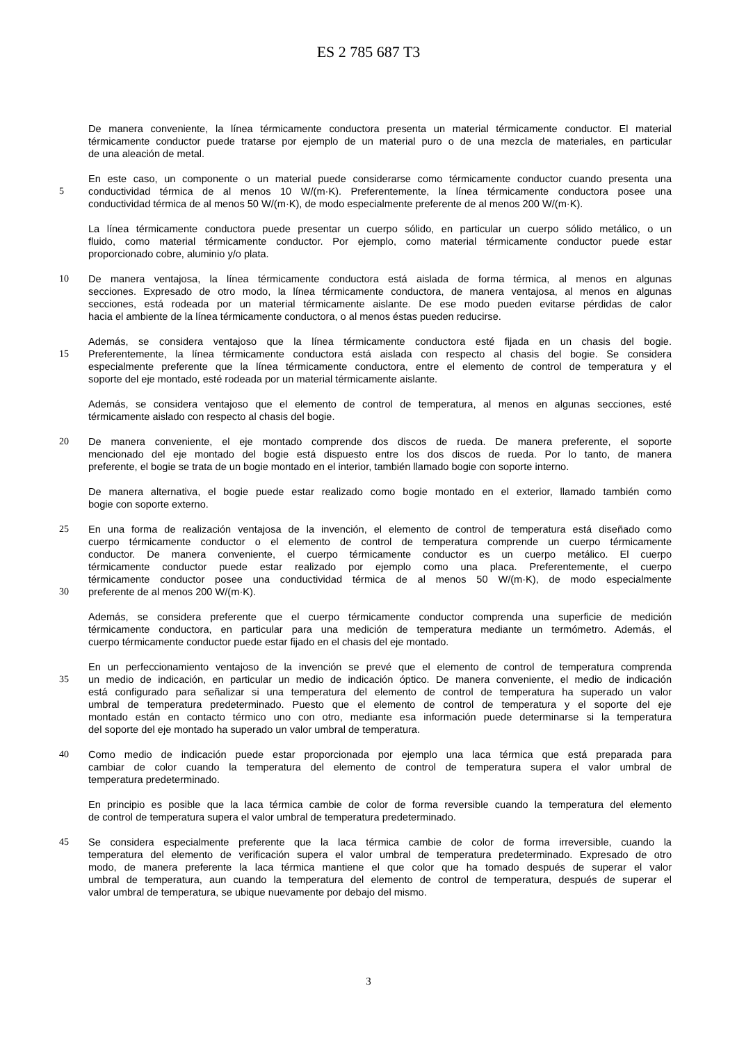ES 2 785 687 T3
De manera conveniente, la línea térmicamente conductora presenta un material térmicamente conductor. El material
térmicamente conductor puede tratarse por ejemplo de un material puro o de una mezcla de materiales, en particular
de una aleación de metal.
En este caso, un componente o un material puede considerarse como térmicamente conductor cuando presenta una
5 conductividad térmica de al menos 10 W/(m·K). Preferentemente, la línea térmicamente conductora posee una
conductividad térmica de al menos 50 W/(m·K), de modo especialmente preferente de al menos 200 W/(m·K).
La línea térmicamente conductora puede presentar un cuerpo sólido, en particular un cuerpo sólido metálico, o un
fluido, como material térmicamente conductor. Por ejemplo, como material térmicamente conductor puede estar
proporcionado cobre, aluminio y/o plata.
10 De manera ventajosa, la línea térmicamente conductora está aislada de forma térmica, al menos en algunas
secciones. Expresado de otro modo, la línea térmicamente conductora, de manera ventajosa, al menos en algunas
secciones, está rodeada por un material térmicamente aislante. De ese modo pueden evitarse pérdidas de calor
hacia el ambiente de la línea térmicamente conductora, o al menos éstas pueden reducirse.
Además, se considera ventajoso que la línea térmicamente conductora esté fijada en un chasis del bogie.
15 Preferentemente, la línea térmicamente conductora está aislada con respecto al chasis del bogie. Se considera
especialmente preferente que la línea térmicamente conductora, entre el elemento de control de temperatura y el
soporte del eje montado, esté rodeada por un material térmicamente aislante.
Además, se considera ventajoso que el elemento de control de temperatura, al menos en algunas secciones, esté
térmicamente aislado con respecto al chasis del bogie.
20 De manera conveniente, el eje montado comprende dos discos de rueda. De manera preferente, el soporte
mencionado del eje montado del bogie está dispuesto entre los dos discos de rueda. Por lo tanto, de manera
preferente, el bogie se trata de un bogie montado en el interior, también llamado bogie con soporte interno.
De manera alternativa, el bogie puede estar realizado como bogie montado en el exterior, llamado también como
bogie con soporte externo.
25 En una forma de realización ventajosa de la invención, el elemento de control de temperatura está diseñado como
cuerpo térmicamente conductor o el elemento de control de temperatura comprende un cuerpo térmicamente
conductor. De manera conveniente, el cuerpo térmicamente conductor es un cuerpo metálico. El cuerpo
térmicamente conductor puede estar realizado por ejemplo como una placa. Preferentemente, el cuerpo
térmicamente conductor posee una conductividad térmica de al menos 50 W/(m·K), de modo especialmente
30 preferente de al menos 200 W/(m·K).
Además, se considera preferente que el cuerpo térmicamente conductor comprenda una superficie de medición
térmicamente conductora, en particular para una medición de temperatura mediante un termómetro. Además, el
cuerpo térmicamente conductor puede estar fijado en el chasis del eje montado.
En un perfeccionamiento ventajoso de la invención se prevé que el elemento de control de temperatura comprenda
35 un medio de indicación, en particular un medio de indicación óptico. De manera conveniente, el medio de indicación
está configurado para señalizar si una temperatura del elemento de control de temperatura ha superado un valor
umbral de temperatura predeterminado. Puesto que el elemento de control de temperatura y el soporte del eje
montado están en contacto térmico uno con otro, mediante esa información puede determinarse si la temperatura
del soporte del eje montado ha superado un valor umbral de temperatura.
40 Como medio de indicación puede estar proporcionada por ejemplo una laca térmica que está preparada para
cambiar de color cuando la temperatura del elemento de control de temperatura supera el valor umbral de
temperatura predeterminado.
En principio es posible que la laca térmica cambie de color de forma reversible cuando la temperatura del elemento
de control de temperatura supera el valor umbral de temperatura predeterminado.
45 Se considera especialmente preferente que la laca térmica cambie de color de forma irreversible, cuando la
temperatura del elemento de verificación supera el valor umbral de temperatura predeterminado. Expresado de otro
modo, de manera preferente la laca térmica mantiene el que color que ha tomado después de superar el valor
umbral de temperatura, aun cuando la temperatura del elemento de control de temperatura, después de superar el
valor umbral de temperatura, se ubique nuevamente por debajo del mismo.
3